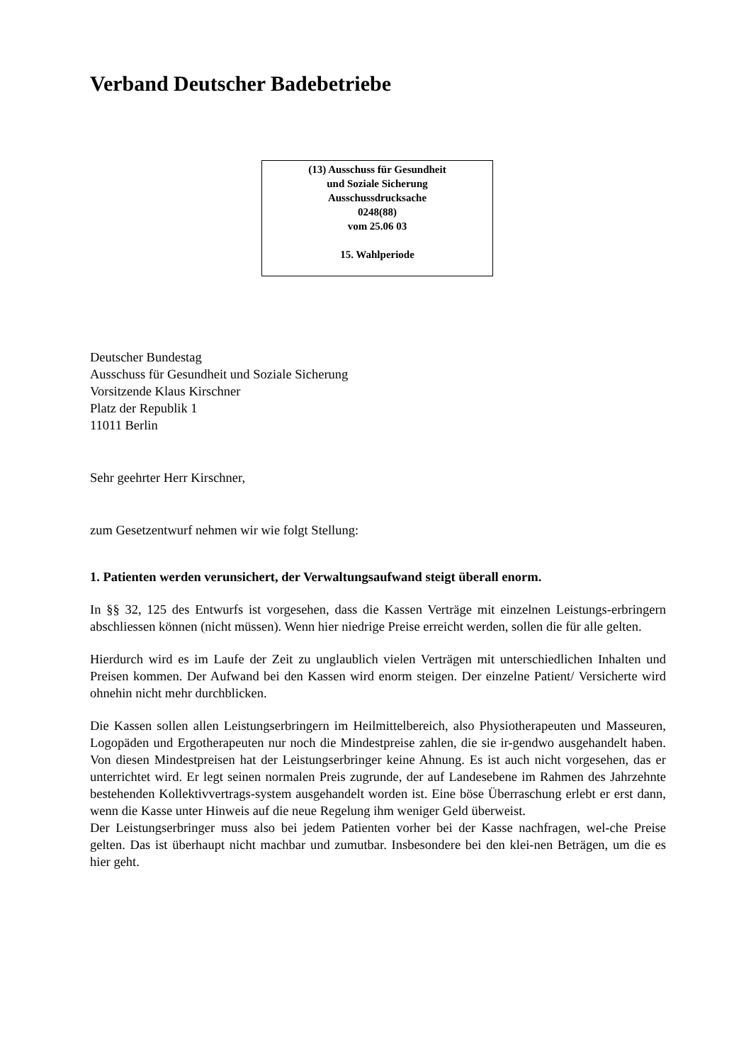Verband Deutscher Badebetriebe
(13) Ausschuss für Gesundheit
und Soziale Sicherung
Ausschussdrucksache
0248(88)
vom 25.06 03
15. Wahlperiode
Deutscher Bundestag
Ausschuss für Gesundheit und Soziale Sicherung
Vorsitzende Klaus Kirschner
Platz der Republik 1
11011 Berlin
Sehr geehrter Herr Kirschner,
zum Gesetzentwurf nehmen wir wie folgt Stellung:
1. Patienten werden verunsichert, der Verwaltungsaufwand steigt überall enorm.
In §§ 32, 125 des Entwurfs ist vorgesehen, dass die Kassen Verträge mit einzelnen Leistungs-erbringern abschliessen können (nicht müssen). Wenn hier niedrige Preise erreicht werden, sollen die für alle gelten.
Hierdurch wird es im Laufe der Zeit zu unglaublich vielen Verträgen mit unterschiedlichen Inhalten und Preisen kommen. Der Aufwand bei den Kassen wird enorm steigen. Der einzelne Patient/ Versicherte wird ohnehin nicht mehr durchblicken.
Die Kassen sollen allen Leistungserbringern im Heilmittelbereich, also Physiotherapeuten und Masseuren, Logopäden und Ergotherapeuten nur noch die Mindestpreise zahlen, die sie ir-gendwo ausgehandelt haben. Von diesen Mindestpreisen hat der Leistungserbringer keine Ahnung. Es ist auch nicht vorgesehen, das er unterrichtet wird. Er legt seinen normalen Preis zugrunde, der auf Landesebene im Rahmen des Jahrzehnte bestehenden Kollektivvertrags-system ausgehandelt worden ist. Eine böse Überraschung erlebt er erst dann, wenn die Kasse unter Hinweis auf die neue Regelung ihm weniger Geld überweist.
Der Leistungserbringer muss also bei jedem Patienten vorher bei der Kasse nachfragen, wel-che Preise gelten. Das ist überhaupt nicht machbar und zumutbar. Insbesondere bei den klei-nen Beträgen, um die es hier geht.